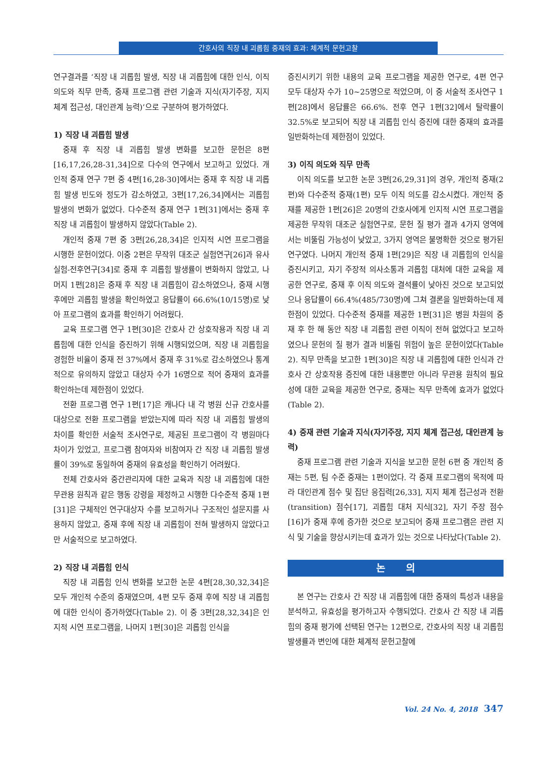간호사의 직장 내 괴롭힘 중재의 효과: 체계적 문헌고찰
연구결과를 ‘직장 내 괴롭힘 발생, 직장 내 괴롭힘에 대한 인식, 이직 의도와 직무 만족, 중재 프로그램 관련 기술과 지식(자기주장, 지지 체계 접근성, 대인관계 능력)’으로 구분하여 평가하였다.
1) 직장 내 괴롭힘 발생
중재 후 직장 내 괴롭힘 발생 변화를 보고한 문헌은 8편[16,17,26,28-31,34]으로 다수의 연구에서 보고하고 있었다. 개인적 중재 연구 7편 중 4편[16,28-30]에서는 중재 후 직장 내 괴롭힘 발생 빈도와 정도가 감소하였고, 3편[17,26,34]에서는 괴롭힘 발생의 변화가 없었다. 다수준적 중재 연구 1편[31]에서는 중재 후 직장 내 괴롭힘이 발생하지 않았다(Table 2).
개인적 중재 7편 중 3편[26,28,34]은 인지적 시연 프로그램을 시행한 문헌이었다. 이중 2편은 무작위 대조군 실험연구[26]과 유사실험-전후연구[34]로 중재 후 괴롭힘 발생률이 변화하지 않았고, 나머지 1편[28]은 중재 후 직장 내 괴롭힘이 감소하였으나, 중재 시행 후에만 괴롭힘 발생을 확인하였고 응답률이 66.6%(10/15명)로 낮아 프로그램의 효과를 확인하기 어려웠다.
교육 프로그램 연구 1편[30]은 간호사 간 상호작용과 직장 내 괴롭힘에 대한 인식을 증진하기 위해 시행되었으며, 직장 내 괴롭힘을 경험한 비율이 중재 전 37%에서 중재 후 31%로 감소하였으나 통계적으로 유의하지 않았고 대상자 수가 16명으로 적어 중재의 효과를 확인하는데 제한점이 있었다.
전환 프로그램 연구 1편[17]은 캐나다 내 각 병원 신규 간호사를 대상으로 전환 프로그램을 받았는지에 따라 직장 내 괴롭힘 발생의 차이를 확인한 서술적 조사연구로, 제공된 프로그램이 각 병원마다 차이가 있었고, 프로그램 참여자와 비참여자 간 직장 내 괴롭힘 발생률이 39%로 동일하여 중재의 유효성을 확인하기 어려웠다.
전체 간호사와 중간관리자에 대한 교육과 직장 내 괴롭힘에 대한 무관용 원칙과 같은 행동 강령을 제정하고 시행한 다수준적 중재 1편[31]은 구체적인 연구대상자 수를 보고하거나 구조적인 설문지를 사용하지 않았고, 중재 후에 직장 내 괴롭힘이 전혀 발생하지 않았다고만 서술적으로 보고하였다.
2) 직장 내 괴롭힘 인식
직장 내 괴롭힘 인식 변화를 보고한 논문 4편[28,30,32,34]은 모두 개인적 수준의 중재였으며, 4편 모두 중재 후에 직장 내 괴롭힘에 대한 인식이 증가하였다(Table 2). 이 중 3편[28,32,34]은 인지적 시연 프로그램을, 나머지 1편[30]은 괴롭힘 인식을
증진시키기 위한 내용의 교육 프로그램을 제공한 연구로, 4편 연구 모두 대상자 수가 10~25명으로 적었으며, 이 중 서술적 조사연구 1편[28]에서 응답률은 66.6%. 전후 연구 1편[32]에서 탈락률이 32.5%로 보고되어 직장 내 괴롭힘 인식 증진에 대한 중재의 효과를 일반화하는데 제한점이 있었다.
3) 이직 의도와 직무 만족
이직 의도를 보고한 논문 3편[26,29,31]의 경우, 개인적 중재(2편)와 다수준적 중재(1편) 모두 이직 의도를 감소시켰다. 개인적 중재를 제공한 1편[26]은 20명의 간호사에게 인지적 시연 프로그램을 제공한 무작위 대조군 실험연구로, 문헌 질 평가 결과 4가지 영역에서는 비뚤림 가능성이 낮았고, 3가지 영역은 불명확한 것으로 평가된 연구였다. 나머지 개인적 중재 1편[29]은 직장 내 괴롭힘의 인식을 증진시키고, 자기 주장적 의사소통과 괴롭힘 대처에 대한 교육을 제공한 연구로, 중재 후 이직 의도와 결석률이 낮아진 것으로 보고되었으나 응답률이 66.4%(485/730명)에 그쳐 결론을 일반화하는데 제한점이 있었다. 다수준적 중재를 제공한 1편[31]은 병원 차원의 중재 후 한 해 동안 직장 내 괴롭힘 관련 이직이 전혀 없었다고 보고하였으나 문헌의 질 평가 결과 비뚤림 위험이 높은 문헌이었다(Table 2). 직무 만족을 보고한 1편[30]은 직장 내 괴롭힘에 대한 인식과 간호사 간 상호작용 증진에 대한 내용뿐만 아니라 무관용 원칙의 필요성에 대한 교육을 제공한 연구로, 중재는 직무 만족에 효과가 없었다(Table 2).
4) 중재 관련 기술과 지식(자기주장, 지지 체계 접근성, 대인관계 능력)
중재 프로그램 관련 기술과 지식을 보고한 문헌 6편 중 개인적 중재는 5편, 팀 수준 중재는 1편이었다. 각 중재 프로그램의 목적에 따라 대인관계 점수 및 집단 응집력[26,33], 지지 체계 접근성과 전환(transition) 점수[17], 괴롭힘 대처 지식[32], 자기 주장 점수[16]가 중재 후에 증가한 것으로 보고되어 중재 프로그램은 관련 지식 및 기술을 향상시키는데 효과가 있는 것으로 나타났다(Table 2).
논 의
본 연구는 간호사 간 직장 내 괴롭힘에 대한 중재의 특성과 내용을 분석하고, 유효성을 평가하고자 수행되었다. 간호사 간 직장 내 괴롭힘의 중재 평가에 선택된 연구는 12편으로, 간호사의 직장 내 괴롭힘 발생률과 변인에 대한 체계적 문헌고찰에
Vol. 24 No. 4, 2018 347